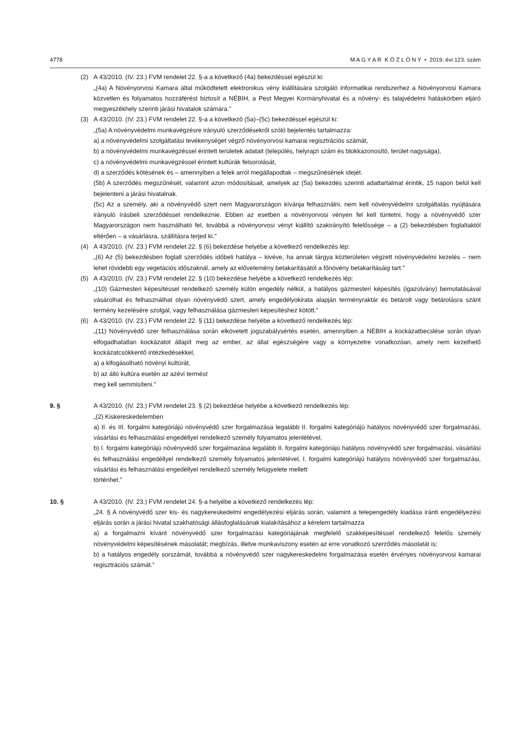4778 M A G Y A R K Ö Z L Ö N Y • 2019. évi 123. szám
(2) A 43/2010. (IV. 23.) FVM rendelet 22. §-a a következő (4a) bekezdéssel egészül ki:
„(4a) A Növényorvosi Kamara által működtetett elektronikus vény kiállítására szolgáló informatikai rendszerhez a Növényorvosi Kamara közvetlen és folyamatos hozzáférést biztosít a NÉBIH, a Pest Megyei Kormányhivatal és a növény- és talajvédelmi hatáskörben eljáró megyeszékhely szerinti járási hivatalok számára.”
(3) A 43/2010. (IV. 23.) FVM rendelet 22. §-a a következő (5a)–(5c) bekezdéssel egészül ki:
„(5a) A növényvédelmi munkavégzésre irányuló szerződésekről szóló bejelentés tartalmazza:
a) a növényvédelmi szolgáltatási tevékenységet végző növényorvosi kamarai regisztrációs számát,
b) a növényvédelmi munkavégzéssel érintett területek adatait (település, helyrajzi szám és blokkazonosító, terület nagysága),
c) a növényvédelmi munkavégzéssel érintett kultúrák felsorolását,
d) a szerződés kötésének és – amennyiben a felek arról megállapodtak – megszűnésének idejét.
(5b) A szerződés megszűnését, valamint azon módosításait, amelyek az (5a) bekezdés szerinti adattartalmat érintik, 15 napon belül kell bejelenteni a járási hivatalnak.
(5c) Az a személy, aki a növényvédő szert nem Magyarországon kívánja felhasználni, nem kell növényvédelmi szolgáltatás nyújtására irányuló írásbeli szerződéssel rendelkeznie. Ebben az esetben a növényorvosi vényen fel kell tüntetni, hogy a növényvédő szer Magyarországon nem használható fel, továbbá a növényorvosi vényt kiállító szakirányító felelőssége – a (2) bekezdésben foglaltaktól eltérően – a vásárlásra, szállításra terjed ki.”
(4) A 43/2010. (IV. 23.) FVM rendelet 22. § (6) bekezdése helyébe a következő rendelkezés lép:
„(6) Az (5) bekezdésben foglalt szerződés időbeli hatálya – kivéve, ha annak tárgya közterületen végzett növényvédelmi kezelés – nem lehet rövidebb egy vegetációs időszaknál, amely az elővetemény betakarításától a főnövény betakarításáig tart.”
(5) A 43/2010. (IV. 23.) FVM rendelet 22. § (10) bekezdése helyébe a következő rendelkezés lép:
„(10) Gázmesteri képesítéssel rendelkező személy külön engedély nélkül, a hatályos gázmesteri képesítés (igazolvány) bemutatásával vásárolhat és felhasználhat olyan növényvédő szert, amely engedélyokirata alapján terményraktár és betárolt vagy betárolásra szánt termény kezelésére szolgál, vagy felhasználása gázmesteri képesítéshez kötött.”
(6) A 43/2010. (IV. 23.) FVM rendelet 22. § (11) bekezdése helyébe a következő rendelkezés lép:
„(11) Növényvédő szer felhasználása során elkövetett jogszabálysértés esetén, amennyiben a NÉBIH a kockázatbecslése során olyan elfogadhatatlan kockázatot állapít meg az ember, az állat egészségére vagy a környezetre vonatkozóan, amely nem kezelhető kockázatcsökkentő intézkedésekkel,
a) a kifogásolható növényi kultúrát,
b) az álló kultúra esetén az azévi termést
meg kell semmisíteni.”
9. § A 43/2010. (IV. 23.) FVM rendelet 23. § (2) bekezdése helyébe a következő rendelkezés lép:
„(2) Kiskereskedelemben
a) II. és III. forgalmi kategóriájú növényvédő szer forgalmazása legalább II. forgalmi kategóriájú hatályos növényvédő szer forgalmazási, vásárlási és felhasználási engedéllyel rendelkező személy folyamatos jelenlétével,
b) I. forgalmi kategóriájú növényvédő szer forgalmazása legalább II. forgalmi kategóriájú hatályos növényvédő szer forgalmazási, vásárlási és felhasználási engedéllyel rendelkező személy folyamatos jelenlétével, I. forgalmi kategóriájú hatályos növényvédő szer forgalmazási, vásárlási és felhasználási engedéllyel rendelkező személy felügyelete mellett
történhet.”
10. § A 43/2010. (IV. 23.) FVM rendelet 24. §-a helyébe a következő rendelkezés lép:
„24. § A növényvédő szer kis- és nagykereskedelmi engedélyezési eljárás során, valamint a telepengedély kiadása iránti engedélyezési eljárás során a járási hivatal szakhatósági állásfoglalásának kialakításához a kérelem tartalmazza
a) a forgalmazni kívánt növényvédő szer forgalmazási kategóriájának megfelelő szakképesítéssel rendelkező felelős személy növényvédelmi képesítésének másolatát; megbízás, illetve munkaviszony esetén az erre vonatkozó szerződés másolatát is;
b) a hatályos engedély sorszámát, továbbá a növényvédő szer nagykereskedelmi forgalmazása esetén érvényes növényorvosi kamarai regisztrációs számát.”